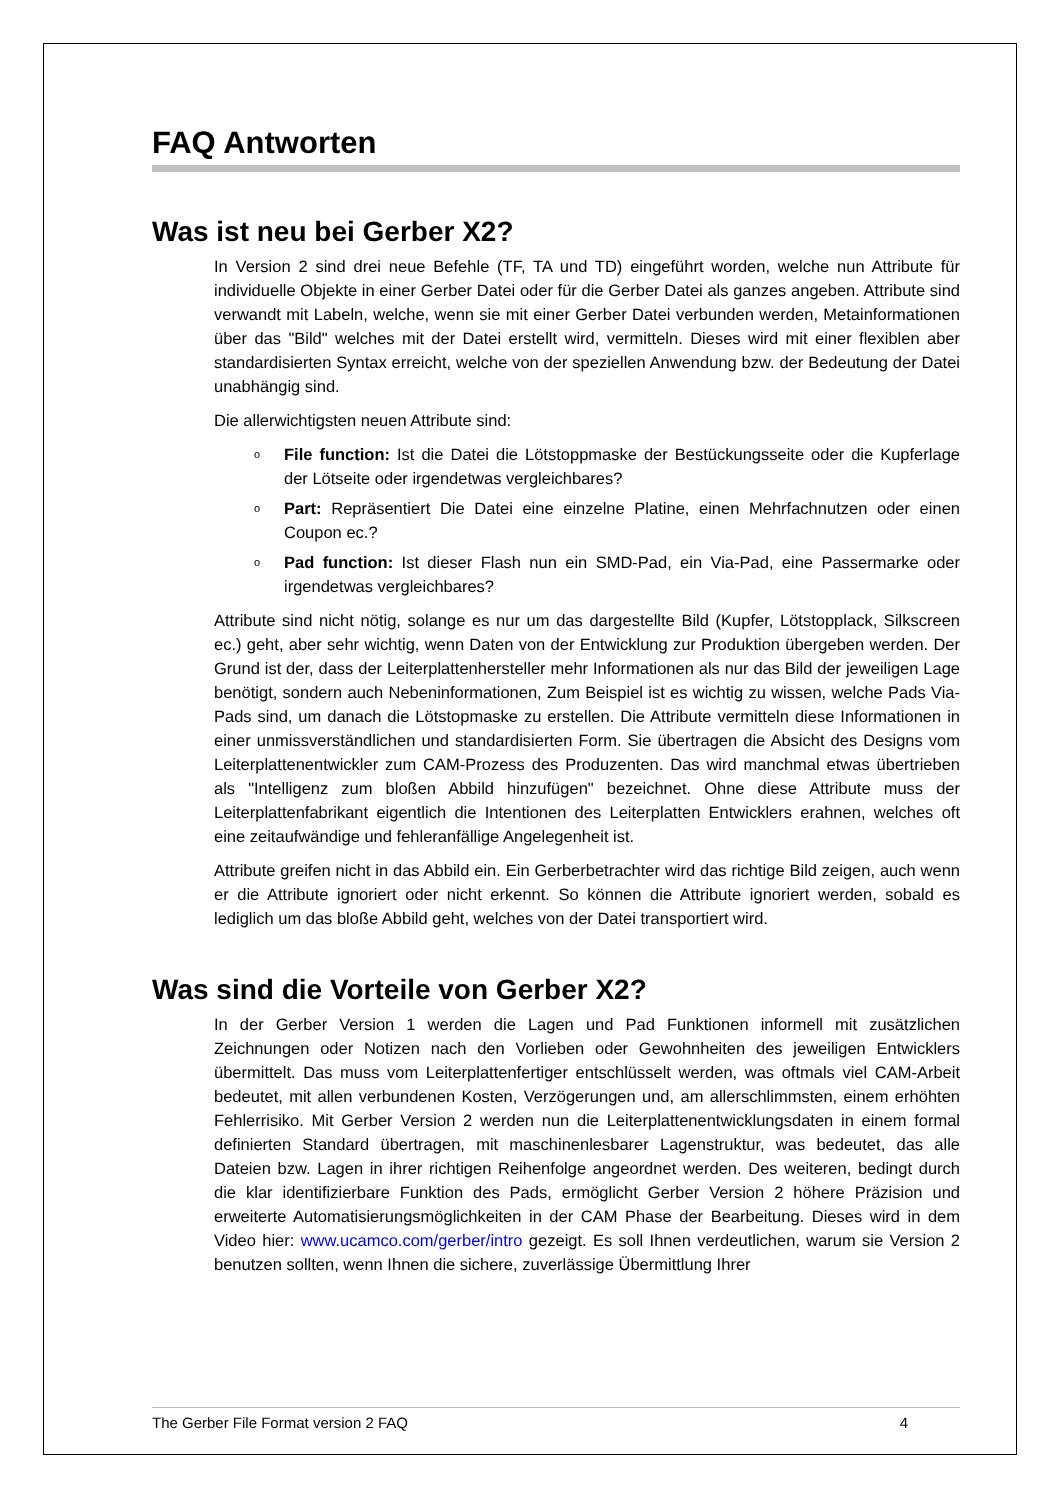FAQ Antworten
Was ist neu bei Gerber X2?
In Version 2 sind drei neue Befehle (TF, TA und TD) eingeführt worden, welche nun Attribute für individuelle Objekte in einer Gerber Datei oder für die Gerber Datei als ganzes angeben. Attribute sind verwandt mit Labeln, welche, wenn sie mit einer Gerber Datei verbunden werden, Metainformationen über das "Bild" welches mit der Datei erstellt wird, vermitteln. Dieses wird mit einer flexiblen aber standardisierten Syntax erreicht, welche von der speziellen Anwendung bzw. der Bedeutung der Datei unabhängig sind.
Die allerwichtigsten neuen Attribute sind:
o File function: Ist die Datei die Lötstoppmaske der Bestückungsseite oder die Kupferlage der Lötseite oder irgendetwas vergleichbares?
o Part: Repräsentiert Die Datei eine einzelne Platine, einen Mehrfachnutzen oder einen Coupon ec.?
o Pad function: Ist dieser Flash nun ein SMD-Pad, ein Via-Pad, eine Passermarke oder irgendetwas vergleichbares?
Attribute sind nicht nötig, solange es nur um das dargestellte Bild (Kupfer, Lötstopplack, Silkscreen ec.) geht, aber sehr wichtig, wenn Daten von der Entwicklung zur Produktion übergeben werden. Der Grund ist der, dass der Leiterplattenhersteller mehr Informationen als nur das Bild der jeweiligen Lage benötigt, sondern auch Nebeninformationen, Zum Beispiel ist es wichtig zu wissen, welche Pads Via-Pads sind, um danach die Lötstopmaske zu erstellen. Die Attribute vermitteln diese Informationen in einer unmissverständlichen und standardisierten Form. Sie übertragen die Absicht des Designs vom Leiterplattenentwickler zum CAM-Prozess des Produzenten. Das wird manchmal etwas übertrieben als "Intelligenz zum bloßen Abbild hinzufügen" bezeichnet. Ohne diese Attribute muss der Leiterplattenfabrikant eigentlich die Intentionen des Leiterplatten Entwicklers erahnen, welches oft eine zeitaufwändige und fehleranfällige Angelegenheit ist.
Attribute greifen nicht in das Abbild ein. Ein Gerberbetrachter wird das richtige Bild zeigen, auch wenn er die Attribute ignoriert oder nicht erkennt. So können die Attribute ignoriert werden, sobald es lediglich um das bloße Abbild geht, welches von der Datei transportiert wird.
Was sind die Vorteile von Gerber X2?
In der Gerber Version 1 werden die Lagen und Pad Funktionen informell mit zusätzlichen Zeichnungen oder Notizen nach den Vorlieben oder Gewohnheiten des jeweiligen Entwicklers übermittelt. Das muss vom Leiterplattenfertiger entschlüsselt werden, was oftmals viel CAM-Arbeit bedeutet, mit allen verbundenen Kosten, Verzögerungen und, am allerschlimmsten, einem erhöhten Fehlerrisiko. Mit Gerber Version 2 werden nun die Leiterplattenentwicklungsdaten in einem formal definierten Standard übertragen, mit maschinenlesbarer Lagenstruktur, was bedeutet, das alle Dateien bzw. Lagen in ihrer richtigen Reihenfolge angeordnet werden. Des weiteren, bedingt durch die klar identifizierbare Funktion des Pads, ermöglicht Gerber Version 2 höhere Präzision und erweiterte Automatisierungsmöglichkeiten in der CAM Phase der Bearbeitung. Dieses wird in dem Video hier: www.ucamco.com/gerber/intro gezeigt. Es soll Ihnen verdeutlichen, warum sie Version 2 benutzen sollten, wenn Ihnen die sichere, zuverlässige Übermittlung Ihrer
The Gerber File Format version 2 FAQ 4